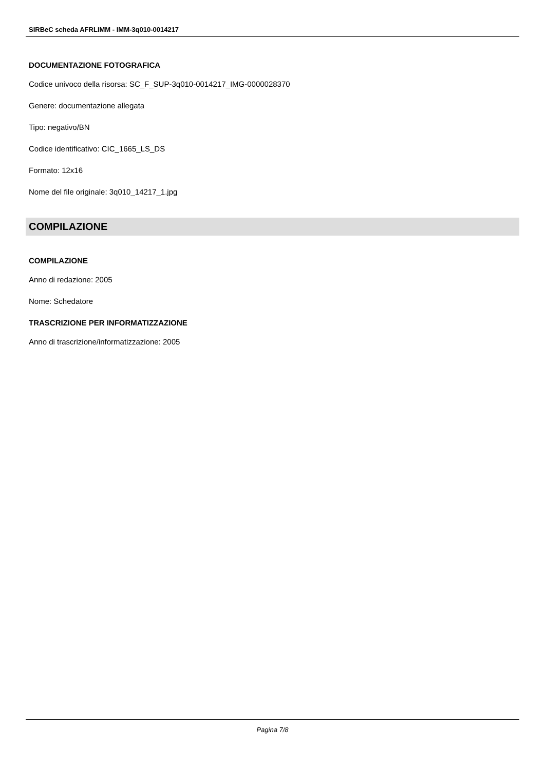SIRBeC scheda AFRLIMM - IMM-3q010-0014217
DOCUMENTAZIONE FOTOGRAFICA
Codice univoco della risorsa: SC_F_SUP-3q010-0014217_IMG-0000028370
Genere: documentazione allegata
Tipo: negativo/BN
Codice identificativo: CIC_1665_LS_DS
Formato: 12x16
Nome del file originale: 3q010_14217_1.jpg
COMPILAZIONE
COMPILAZIONE
Anno di redazione: 2005
Nome: Schedatore
TRASCRIZIONE PER INFORMATIZZAZIONE
Anno di trascrizione/informatizzazione: 2005
Pagina 7/8